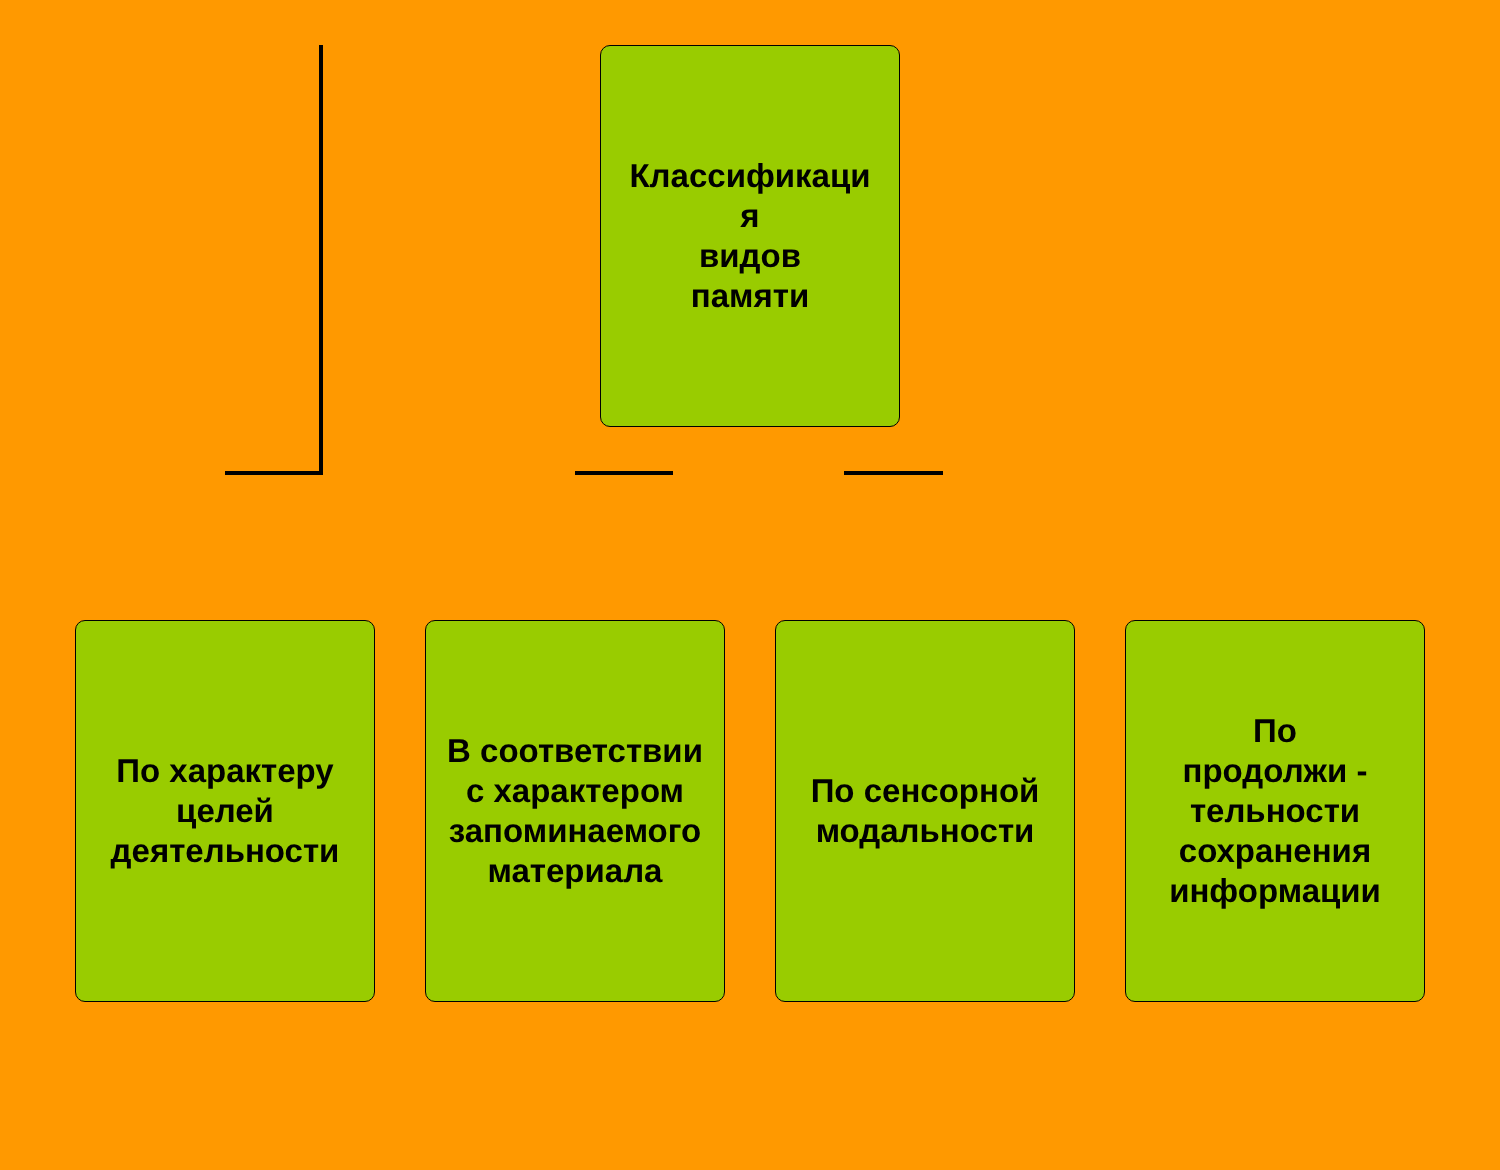Классификаци
я
видов
памяти
По характеру
целей
деятельности
В соответствии
с характером
запоминаемого
материала
По сенсорной
модальности
По
продолжи -
тельности
сохранения
информации